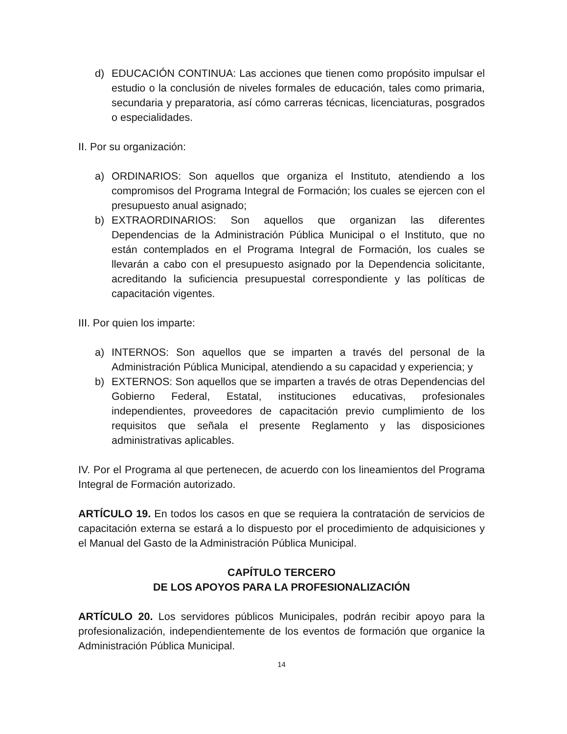d) EDUCACIÓN CONTINUA: Las acciones que tienen como propósito impulsar el estudio o la conclusión de niveles formales de educación, tales como primaria, secundaria y preparatoria, así cómo carreras técnicas, licenciaturas, posgrados o especialidades.
II. Por su organización:
a) ORDINARIOS: Son aquellos que organiza el Instituto, atendiendo a los compromisos del Programa Integral de Formación; los cuales se ejercen con el presupuesto anual asignado;
b) EXTRAORDINARIOS: Son aquellos que organizan las diferentes Dependencias de la Administración Pública Municipal o el Instituto, que no están contemplados en el Programa Integral de Formación, los cuales se llevarán a cabo con el presupuesto asignado por la Dependencia solicitante, acreditando la suficiencia presupuestal correspondiente y las políticas de capacitación vigentes.
III. Por quien los imparte:
a) INTERNOS: Son aquellos que se imparten a través del personal de la Administración Pública Municipal, atendiendo a su capacidad y experiencia; y
b) EXTERNOS: Son aquellos que se imparten a través de otras Dependencias del Gobierno Federal, Estatal, instituciones educativas, profesionales independientes, proveedores de capacitación previo cumplimiento de los requisitos que señala el presente Reglamento y las disposiciones administrativas aplicables.
IV. Por el Programa al que pertenecen, de acuerdo con los lineamientos del Programa Integral de Formación autorizado.
ARTÍCULO 19. En todos los casos en que se requiera la contratación de servicios de capacitación externa se estará a lo dispuesto por el procedimiento de adquisiciones y el Manual del Gasto de la Administración Pública Municipal.
CAPÍTULO TERCERO
DE LOS APOYOS PARA LA PROFESIONALIZACIÓN
ARTÍCULO 20. Los servidores públicos Municipales, podrán recibir apoyo para la profesionalización, independientemente de los eventos de formación que organice la Administración Pública Municipal.
14